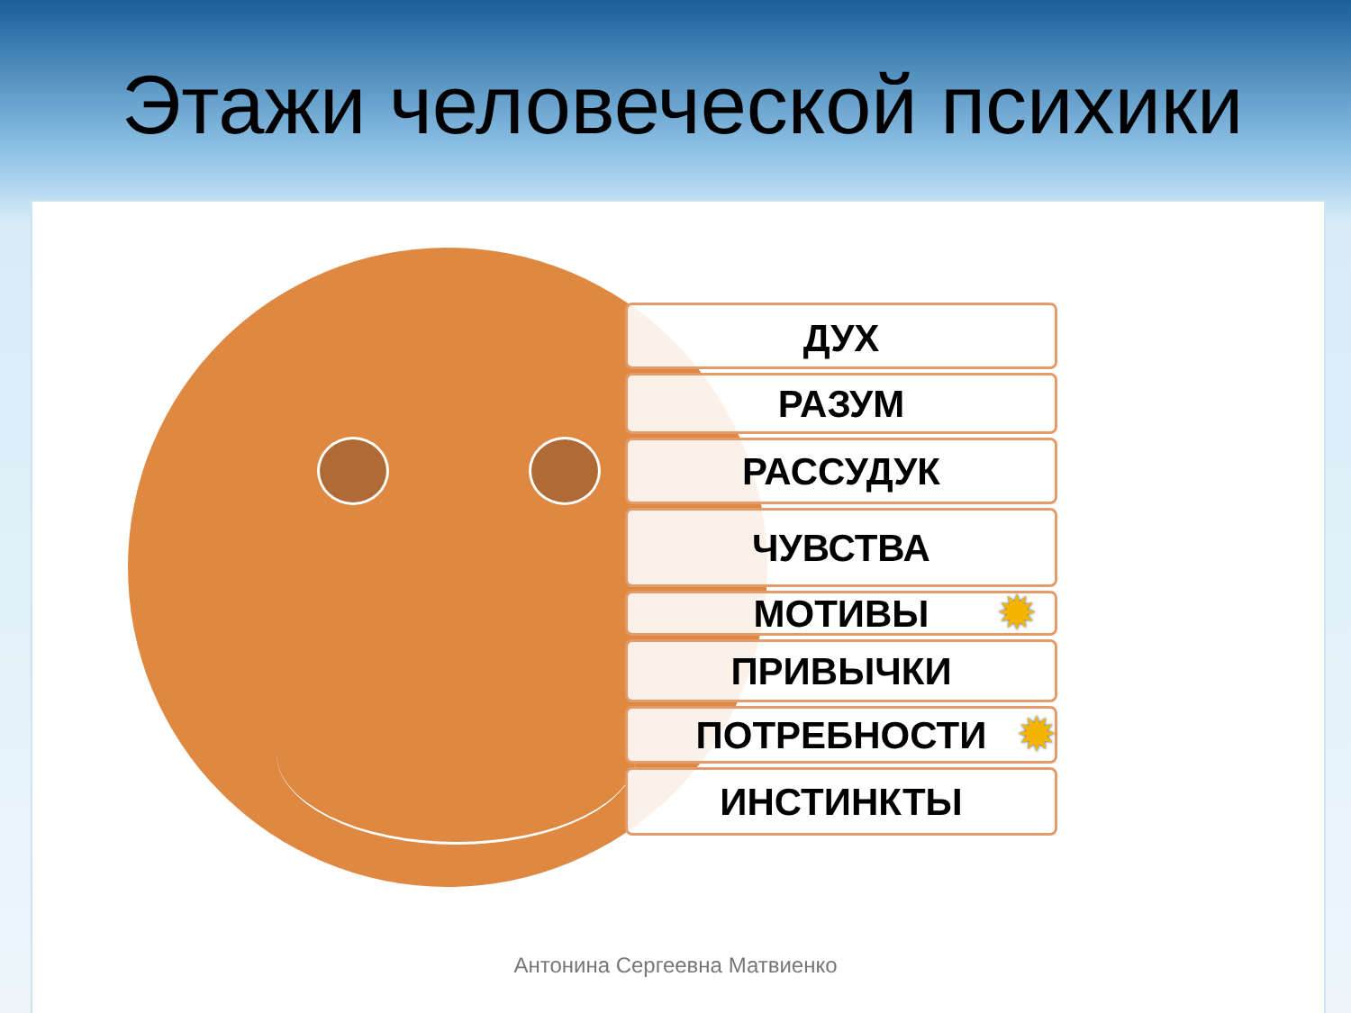Этажи человеческой психики
ДУХ
РАЗУМ
РАССУДУК
ЧУВСТВА
МОТИВЫ ✹
ПРИВЫЧКИ
ПОТРЕБНОСТИ ✹
ИНСТИНКТЫ
Антонина Сергеевна Матвиенко